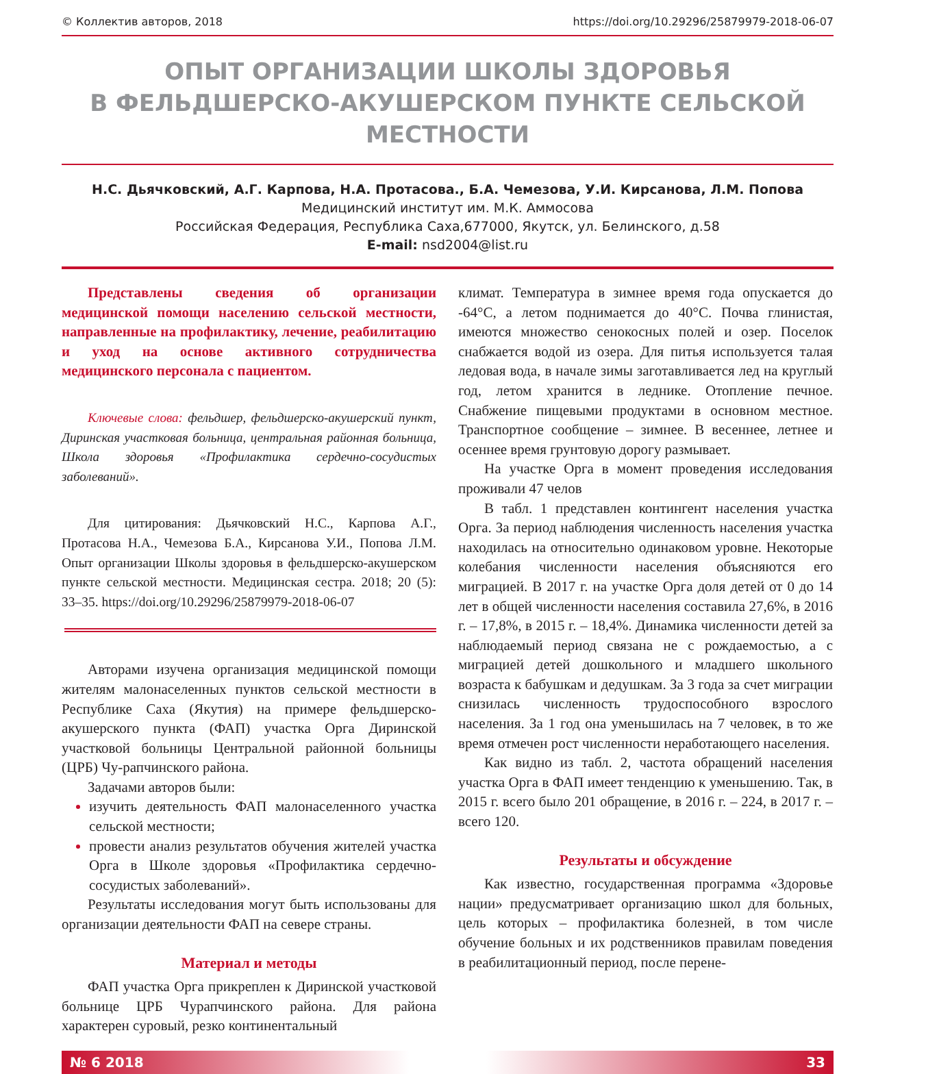© Коллектив авторов, 2018 https://doi.org/10.29296/25879979-2018-06-07
ОПЫТ ОРГАНИЗАЦИИ ШКОЛЫ ЗДОРОВЬЯ
В ФЕЛЬДШЕРСКО-АКУШЕРСКОМ ПУНКТЕ СЕЛЬСКОЙ МЕСТНОСТИ
Н.С. Дьячковский, А.Г. Карпова, Н.А. Протасова., Б.А. Чемезова, У.И. Кирсанова, Л.М. Попова
Медицинский институт им. М.К. Аммосова
Российская Федерация, Республика Саха,677000, Якутск, ул. Белинского, д.58
E-mail: nsd2004@list.ru
Представлены сведения об организации медицинской помощи населению сельской местности, направленные на профилактику, лечение, реабилитацию и уход на основе активного сотрудничества медицинского персонала с пациентом.
Ключевые слова: фельдшер, фельдшерско-акушерский пункт, Диринская участковая больница, центральная районная больница, Школа здоровья «Профилактика сердечно-сосудистых заболеваний».
Для цитирования: Дьячковский Н.С., Карпова А.Г., Протасова Н.А., Чемезова Б.А., Кирсанова У.И., Попова Л.М. Опыт организации Школы здоровья в фельдшерско-акушерском пункте сельской местности. Медицинская сестра. 2018; 20 (5): 33–35. https://doi.org/10.29296/25879979-2018-06-07
Авторами изучена организация медицинской помощи жителям малонаселенных пунктов сельской местности в Республике Саха (Якутия) на примере фельдшерско-акушерского пункта (ФАП) участка Орга Диринской участковой больницы Центральной районной больницы (ЦРБ) Чу-рапчинского района.
Задачами авторов были:
изучить деятельность ФАП малонаселенного участка сельской местности;
провести анализ результатов обучения жителей участка Орга в Школе здоровья «Профилактика сердечно-сосудистых заболеваний».
Результаты исследования могут быть использованы для организации деятельности ФАП на севере страны.
Материал и методы
ФАП участка Орга прикреплен к Диринской участковой больнице ЦРБ Чурапчинского района. Для района характерен суровый, резко континентальный
климат. Температура в зимнее время года опускается до -64°С, а летом поднимается до 40°С. Почва глинистая, имеются множество сенокосных полей и озер. Поселок снабжается водой из озера. Для питья используется талая ледовая вода, в начале зимы заготавливается лед на круглый год, летом хранится в леднике. Отопление печное. Снабжение пищевыми продуктами в основном местное. Транспортное сообщение – зимнее. В весеннее, летнее и осеннее время грунтовую дорогу размывает.
На участке Орга в момент проведения исследования проживали 47 челов
В табл. 1 представлен контингент населения участка Орга. За период наблюдения численность населения участка находилась на относительно одинаковом уровне. Некоторые колебания численности населения объясняются его миграцией. В 2017 г. на участке Орга доля детей от 0 до 14 лет в общей численности населения составила 27,6%, в 2016 г. – 17,8%, в 2015 г. – 18,4%. Динамика численности детей за наблюдаемый период связана не с рождаемостью, а с миграцией детей дошкольного и младшего школьного возраста к бабушкам и дедушкам. За 3 года за счет миграции снизилась численность трудоспособного взрослого населения. За 1 год она уменьшилась на 7 человек, в то же время отмечен рост численности неработающего населения.
Как видно из табл. 2, частота обращений населения участка Орга в ФАП имеет тенденцию к уменьшению. Так, в 2015 г. всего было 201 обращение, в 2016 г. – 224, в 2017 г. – всего 120.
Результаты и обсуждение
Как известно, государственная программа «Здоровье нации» предусматривает организацию школ для больных, цель которых – профилактика болезней, в том числе обучение больных и их родственников правилам поведения в реабилитационный период, после перене-
№ 6 2018 33